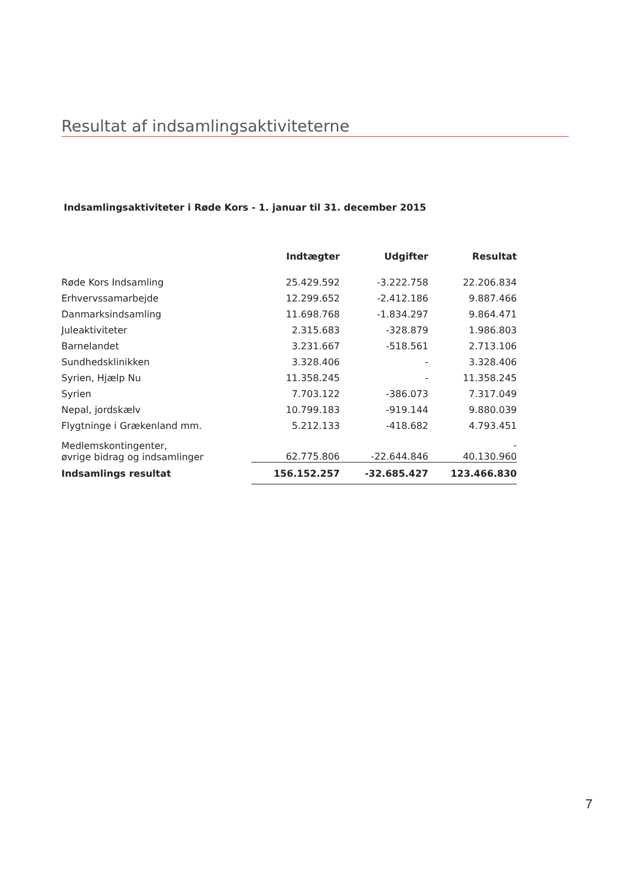Resultat af indsamlingsaktiviteterne
Indsamlingsaktiviteter i Røde Kors - 1. januar til 31. december 2015
| | Indtægter | Udgifter | Resultat |
| --- | --- | --- | --- |
| Røde Kors Indsamling | 25.429.592 | -3.222.758 | 22.206.834 |
| Erhvervssamarbejde | 12.299.652 | -2.412.186 | 9.887.466 |
| Danmarksindsamling | 11.698.768 | -1.834.297 | 9.864.471 |
| Juleaktiviteter | 2.315.683 | -328.879 | 1.986.803 |
| Barnelandet | 3.231.667 | -518.561 | 2.713.106 |
| Sundhedsklinikken | 3.328.406 | - | 3.328.406 |
| Syrien, Hjælp Nu | 11.358.245 | - | 11.358.245 |
| Syrien | 7.703.122 | -386.073 | 7.317.049 |
| Nepal, jordskælv | 10.799.183 | -919.144 | 9.880.039 |
| Flygtninge i Grækenland mm. | 5.212.133 | -418.682 | 4.793.451 |
| Medlemskontingenter, øvrige bidrag og indsamlinger | 62.775.806 | -22.644.846 | - 40.130.960 |
| Indsamlings resultat | 156.152.257 | -32.685.427 | 123.466.830 |
7